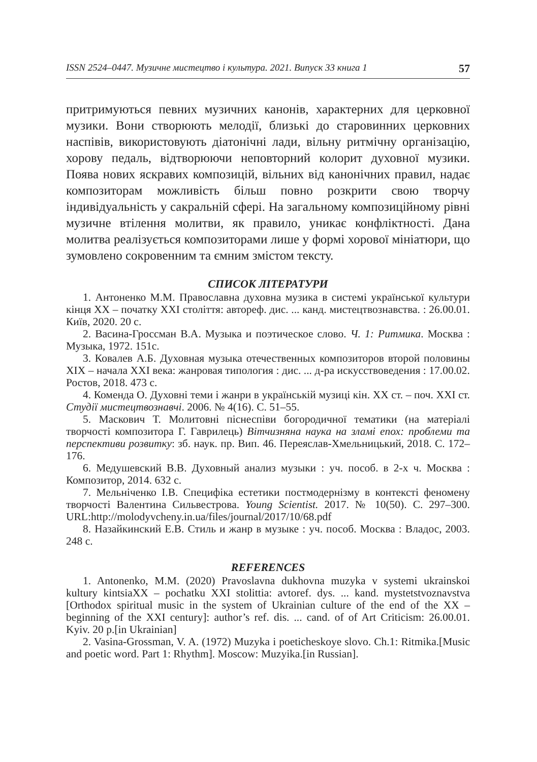ISSN 2524–0447. Музичне мистецтво і культура. 2021. Випуск 33 книга 1 57
притримуються певних музичних канонів, характерних для церковної музики. Вони створюють мелодії, близькі до старовинних церковних наспівів, використовують діатонічні лади, вільну ритмічну організацію, хорову педаль, відтворюючи неповторний колорит духовної музики. Поява нових яскравих композицій, вільних від канонічних правил, надає композиторам можливість більш повно розкрити свою творчу індивідуальність у сакральній сфері. На загальному композиційному рівні музичне втілення молитви, як правило, уникає конфліктності. Дана молитва реалізується композиторами лише у формі хорової мініатюри, що зумовлено сокровенним та ємним змістом тексту.
СПИСОК ЛІТЕРАТУРИ
1. Антоненко М.М. Православна духовна музика в системі української культури кінця XX – початку XXI століття: автореф. дис. ... канд. мистецтвознавства. : 26.00.01. Київ, 2020. 20 с.
2. Васина-Гроссман В.А. Музыка и поэтическое слово. Ч. 1: Ритмика. Москва : Музыка, 1972. 151с.
3. Ковалев А.Б. Духовная музыка отечественных композиторов второй половины XIX – начала XXI века: жанровая типология : дис. ... д-ра искусствоведения : 17.00.02. Ростов, 2018. 473 с.
4. Коменда О. Духовні теми і жанри в українській музиці кін. XX ст. – поч. XXI ст. Студії мистецтвознавчі. 2006. № 4(16). С. 51–55.
5. Маскович Т. Молитовні піснеспіви богородичної тематики (на матеріалі творчості композитора Г. Гаврилець) Вітчизняна наука на зламі епох: проблеми та перспективи розвитку: зб. наук. пр. Вип. 46. Переяслав-Хмельницький, 2018. С. 172–176.
6. Медушевский В.В. Духовный анализ музыки : уч. пособ. в 2-х ч. Москва : Композитор, 2014. 632 с.
7. Мельніченко І.В. Специфіка естетики постмодернізму в контексті феномену творчості Валентина Сильвестрова. Young Scientist. 2017. № 10(50). С. 297–300. URL:http://molodyvcheny.in.ua/files/journal/2017/10/68.pdf
8. Назайкинский Е.В. Стиль и жанр в музыке : уч. пособ. Москва : Владос, 2003. 248 с.
REFERENCES
1. Antonenko, M.M. (2020) Pravoslavna dukhovna muzyka v systemi ukrainskoi kultury kintsiaXX – pochatku XXI stolittia: avtoref. dys. ... kand. mystetstvoznavstva [Orthodox spiritual music in the system of Ukrainian culture of the end of the XX – beginning of the XXI century]: author’s ref. dis. ... cand. of of Art Criticism: 26.00.01. Kyiv. 20 p.[in Ukrainian]
2. Vasina-Grossman, V. A. (1972) Muzyka i poeticheskoye slovo. Ch.1: Ritmika.[Music and poetic word. Part 1: Rhythm]. Moscow: Muzyika.[in Russian].